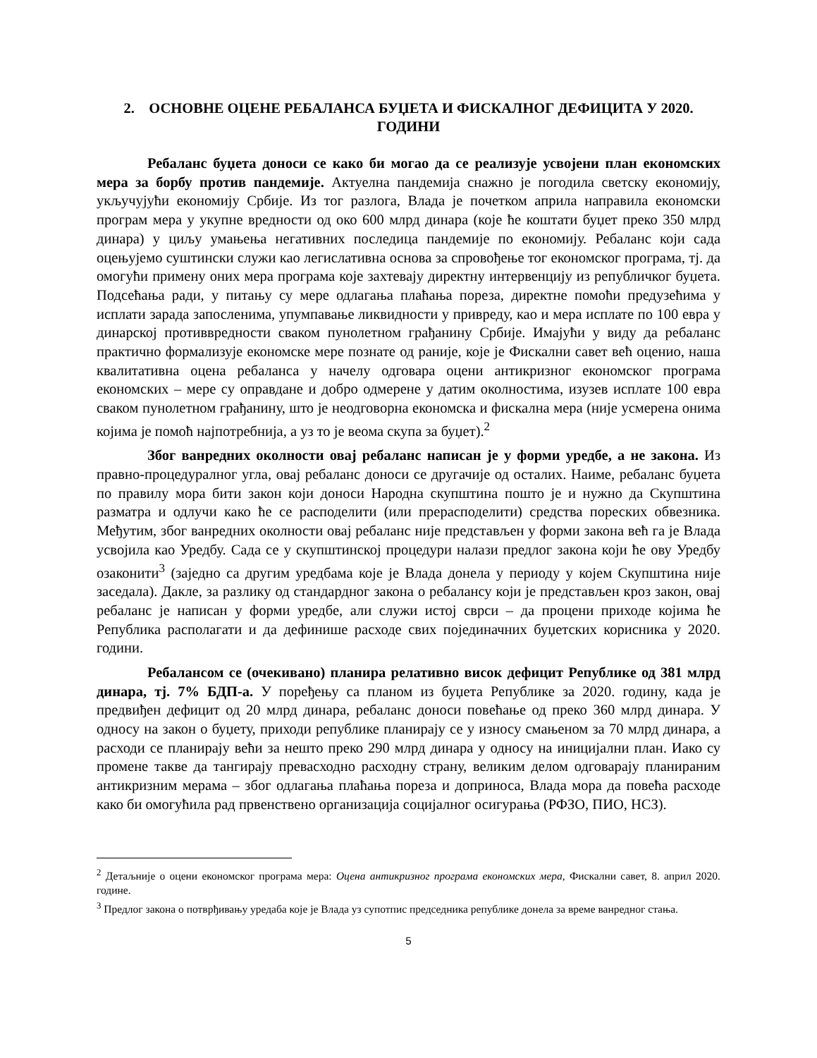2. ОСНОВНЕ ОЦЕНЕ РЕБАЛАНСА БУЏЕТА И ФИСКАЛНОГ ДЕФИЦИТА У 2020. ГОДИНИ
Ребаланс буџета доноси се како би могао да се реализује усвојени план економских мера за борбу против пандемије. Актуелна пандемија снажно је погодила светску економију, укључујући економију Србије. Из тог разлога, Влада је почетком априла направила економски програм мера у укупне вредности од око 600 млрд динара (које ће коштати буџет преко 350 млрд динара) у циљу умањења негативних последица пандемије по економију. Ребаланс који сада оцењујемо суштински служи као легислативна основа за спровођење тог економског програма, тј. да омогући примену оних мера програма које захтевају директну интервенцију из републичког буџета. Подсећања ради, у питању су мере одлагања плаћања пореза, директне помоћи предузећима у исплати зарада запосленима, упумпавање ликвидности у привреду, као и мера исплате по 100 евра у динарској противвредности сваком пунолетном грађанину Србије. Имајући у виду да ребаланс практично формализује економске мере познате од раније, које је Фискални савет већ оценио, наша квалитативна оцена ребаланса у начелу одговара оцени антикризног економског програма економских – мере су оправдане и добро одмерене у датим околностима, изузев исплате 100 евра сваком пунолетном грађанину, што је неодговорна економска и фискална мера (није усмерена онима којима је помоћ најпотребнија, а уз то је веома скупа за буџет).<sup>2</sup>
Због ванредних околности овај ребаланс написан је у форми уредбе, а не закона. Из правно-процедуралног угла, овај ребаланс доноси се другачије од осталих. Наиме, ребаланс буџета по правилу мора бити закон који доноси Народна скупштина пошто је и нужно да Скупштина разматра и одлучи како ће се расподелити (или прерасподелити) средства пореских обвезника. Међутим, због ванредних околности овај ребаланс није представљен у форми закона већ га је Влада усвојила као Уредбу. Сада се у скупштинској процедури налази предлог закона који ће ову Уредбу озаконити<sup>3</sup> (заједно са другим уредбама које је Влада донела у периоду у којем Скупштина није заседала). Дакле, за разлику од стандардног закона о ребалансу који је представљен кроз закон, овај ребаланс је написан у форми уредбе, али служи истој сврси – да процени приходе којима ће Република располагати и да дефинише расходе свих појединачних буџетских корисника у 2020. години.
Ребалансом се (очекивано) планира релативно висок дефицит Републике од 381 млрд динара, тј. 7% БДП-а. У поређењу са планом из буџета Републике за 2020. годину, када је предвиђен дефицит од 20 млрд динара, ребаланс доноси повећање од преко 360 млрд динара. У односу на закон о буџету, приходи републике планирају се у износу смањеном за 70 млрд динара, а расходи се планирају већи за нешто преко 290 млрд динара у односу на иницијални план. Иако су промене такве да тангирају превасходно расходну страну, великим делом одговарају планираним антикризним мерама – због одлагања плаћања пореза и доприноса, Влада мора да повећа расходе како би омогућила рад првенствено организација социјалног осигурања (РФЗО, ПИО, НСЗ).
<sup>2</sup> Детаљније о оцени економског програма мера: Оцена антикризног програма економских мера, Фискални савет, 8. април 2020. године.
<sup>3</sup> Предлог закона о потврђивању уредаба које је Влада уз супотпис председника републике донела за време ванредног стања.
5